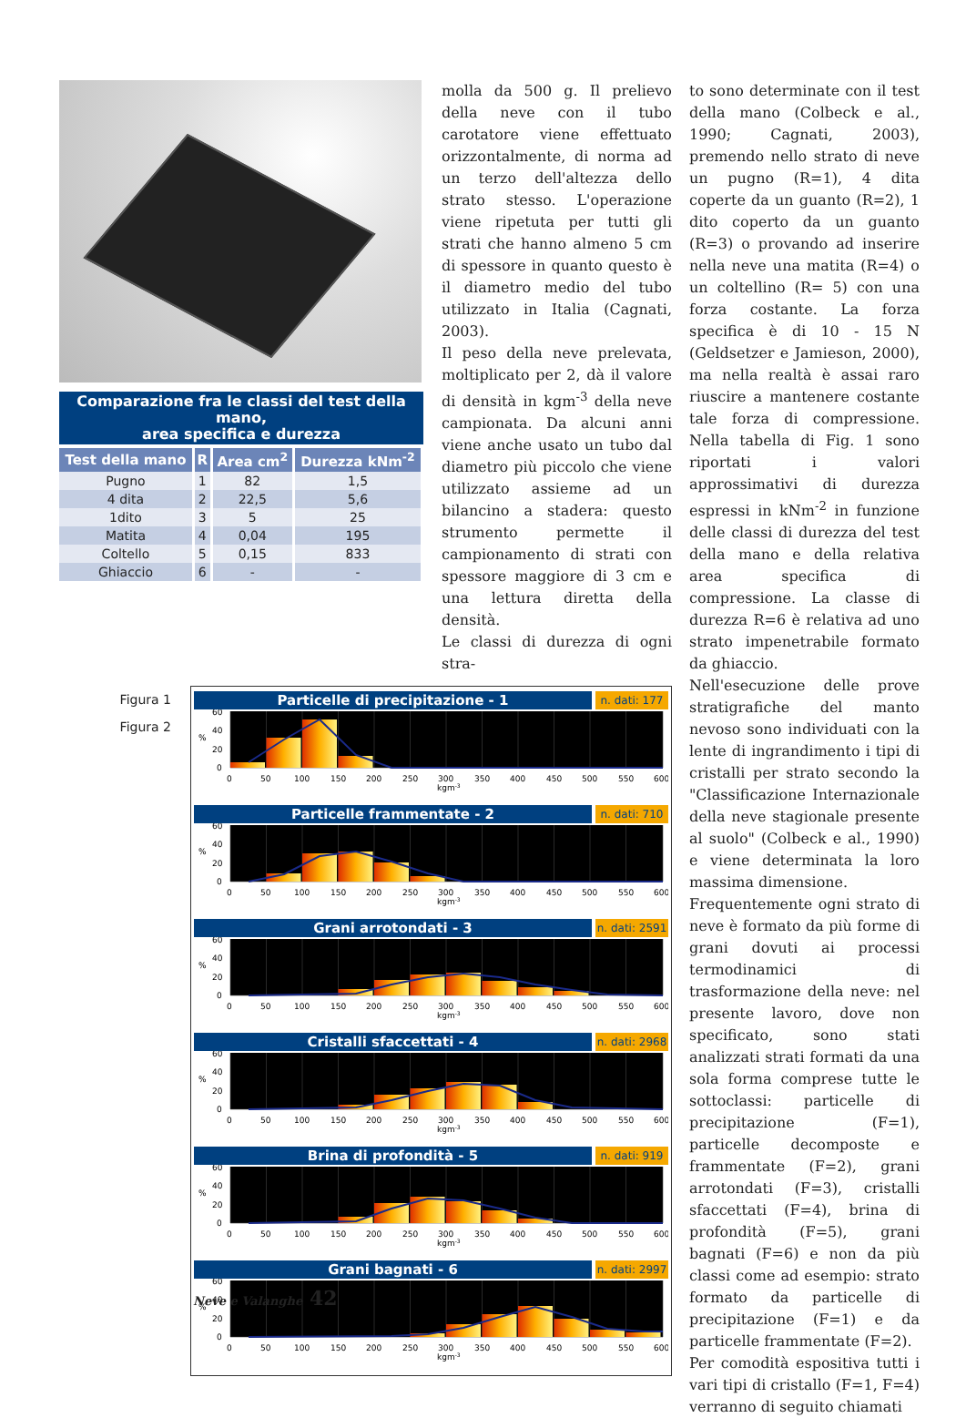Comparazione fra le classi del test della mano,
area specifica e durezza
| Test della mano | R | Area cm<sup>2</sup> | Durezza kNm<sup>-2</sup> |
| --- | --- | --- | --- |
| Pugno | 1 | 82 | 1,5 |
| 4 dita | 2 | 22,5 | 5,6 |
| 1dito | 3 | 5 | 25 |
| Matita | 4 | 0,04 | 195 |
| Coltello | 5 | 0,15 | 833 |
| Ghiaccio | 6 | - | - |
molla da 500 g. Il prelievo della neve con il tubo carotatore viene effettuato orizzontalmente, di norma ad un terzo dell'altezza dello strato stesso. L'operazione viene ripetuta per tutti gli strati che hanno almeno 5 cm di spessore in quanto questo è il diametro medio del tubo utilizzato in Italia (Cagnati, 2003).
Il peso della neve prelevata, moltiplicato per 2, dà il valore di densità in kgm<sup>-3</sup> della neve campionata. Da alcuni anni viene anche usato un tubo dal diametro più piccolo che viene utilizzato assieme ad un bilancino a stadera: questo strumento permette il campionamento di strati con spessore maggiore di 3 cm e una lettura diretta della densità.
Le classi di durezza di ogni stra-
Figura 1
Figura 2
Particelle di precipitazione - 1
n. dati: 177
60
40
%
20
0
0
50
100
150
200
250
300
350
400
450
500
550
600
kgm-3
Particelle frammentate - 2
n. dati: 710
60
40
%
20
0
0
50
100
150
200
250
300
350
400
450
500
550
600
kgm-3
Grani arrotondati - 3
n. dati: 2591
60
40
%
20
0
0
50
100
150
200
250
300
350
400
450
500
550
600
kgm-3
Cristalli sfaccettati - 4
n. dati: 2968
60
40
%
20
0
0
50
100
150
200
250
300
350
400
450
500
550
600
kgm-3
Brina di profondità - 5
n. dati: 919
60
40
%
20
0
0
50
100
150
200
250
300
350
400
450
500
550
600
kgm-3
Grani bagnati - 6
n. dati: 2997
60
40
%
20
0
0
50
100
150
200
250
300
350
400
450
500
550
600
kgm-3
to sono determinate con il test della mano (Colbeck e al., 1990; Cagnati, 2003), premendo nello strato di neve un pugno (R=1), 4 dita coperte da un guanto (R=2), 1 dito coperto da un guanto (R=3) o provando ad inserire nella neve una matita (R=4) o un coltellino (R= 5) con una forza costante. La forza specifica è di 10 - 15 N (Geldsetzer e Jamieson, 2000), ma nella realtà è assai raro riuscire a mantenere costante tale forza di compressione. Nella tabella di Fig. 1 sono riportati i valori approssimativi di durezza espressi in kNm<sup>-2</sup> in funzione delle classi di durezza del test della mano e della relativa area specifica di compressione. La classe di durezza R=6 è relativa ad uno strato impenetrabile formato da ghiaccio.
Nell'esecuzione delle prove stratigrafiche del manto nevoso sono individuati con la lente di ingrandimento i tipi di cristalli per strato secondo la "Classificazione Internazionale della neve stagionale presente al suolo" (Colbeck e al., 1990) e viene determinata la loro massima dimensione.
Frequentemente ogni strato di neve è formato da più forme di grani dovuti ai processi termodinamici di trasformazione della neve: nel presente lavoro, dove non specificato, sono stati analizzati strati formati da una sola forma comprese tutte le sottoclassi: particelle di precipitazione (F=1), particelle decomposte e frammentate (F=2), grani arrotondati (F=3), cristalli sfaccettati (F=4), brina di profondità (F=5), grani bagnati (F=6) e non da più classi come ad esempio: strato formato da particelle di precipitazione (F=1) e da particelle frammentate (F=2).
Per comodità espositiva tutti i vari tipi di cristallo (F=1, F=4) verranno di seguito chiamati
Neve e Valanghe 42